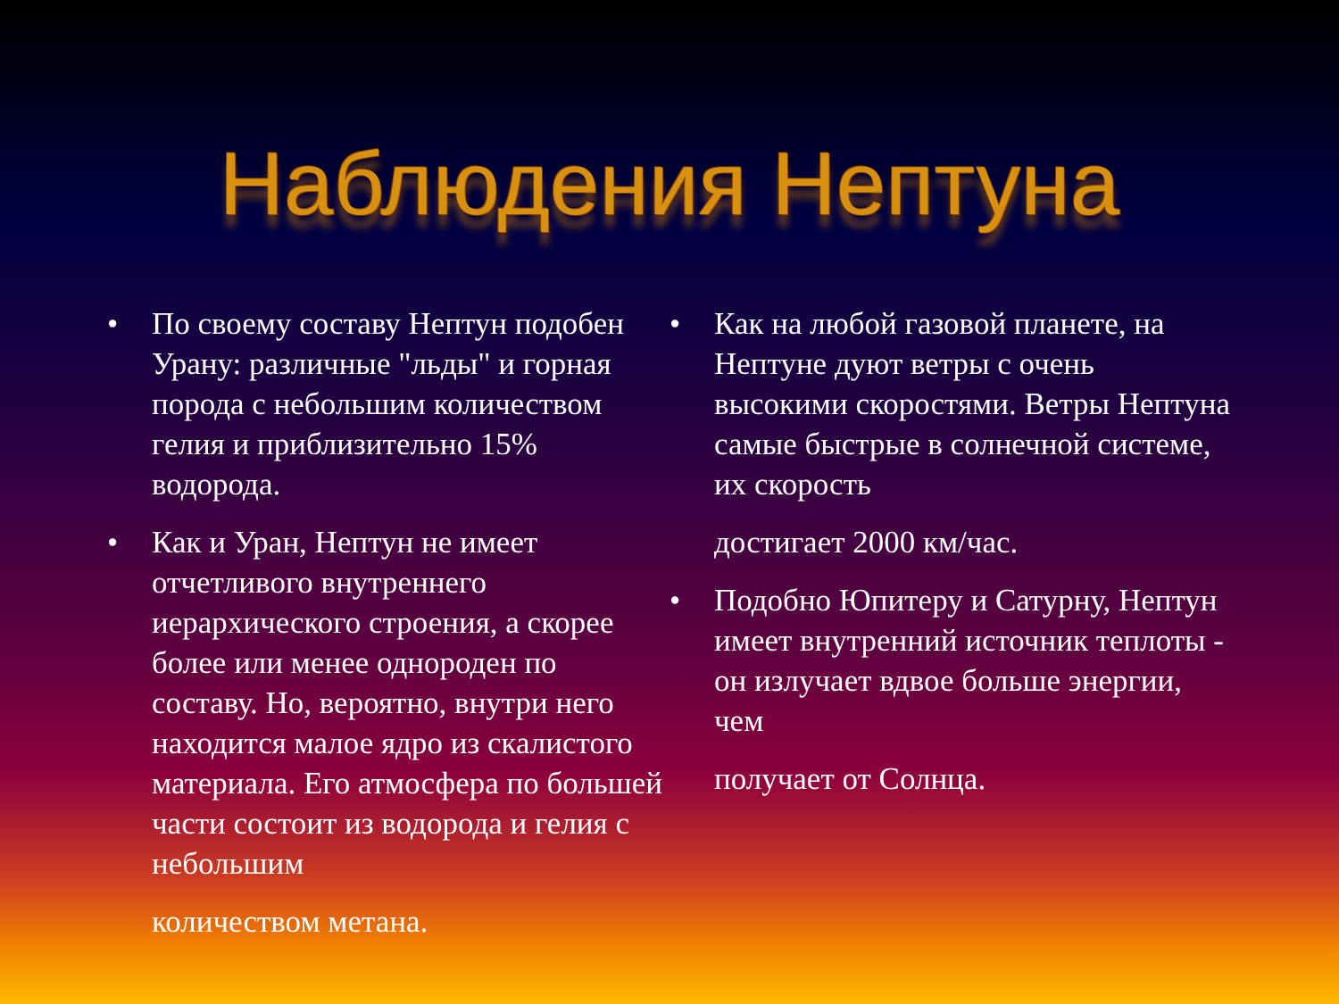Наблюдения Нептуна
• По своему составу Нептун подобен Урану: различные "льды" и горная порода с небольшим количеством гелия и приблизительно 15% водорода.
• Как и Уран, Нептун не имеет отчетливого внутреннего иерархического строения, а скорее более или менее однороден по составу. Но, вероятно, внутри него находится малое ядро из скалистого материала. Его атмосфера по большей части состоит из водорода и гелия с небольшим
количеством метана.
• Как на любой газовой планете, на Нептуне дуют ветры с очень высокими скоростями. Ветры Нептуна самые быстрые в солнечной системе, их скорость
достигает 2000 км/час.
• Подобно Юпитеру и Сатурну, Нептун имеет внутренний источник теплоты - он излучает вдвое больше энергии, чем
получает от Солнца.